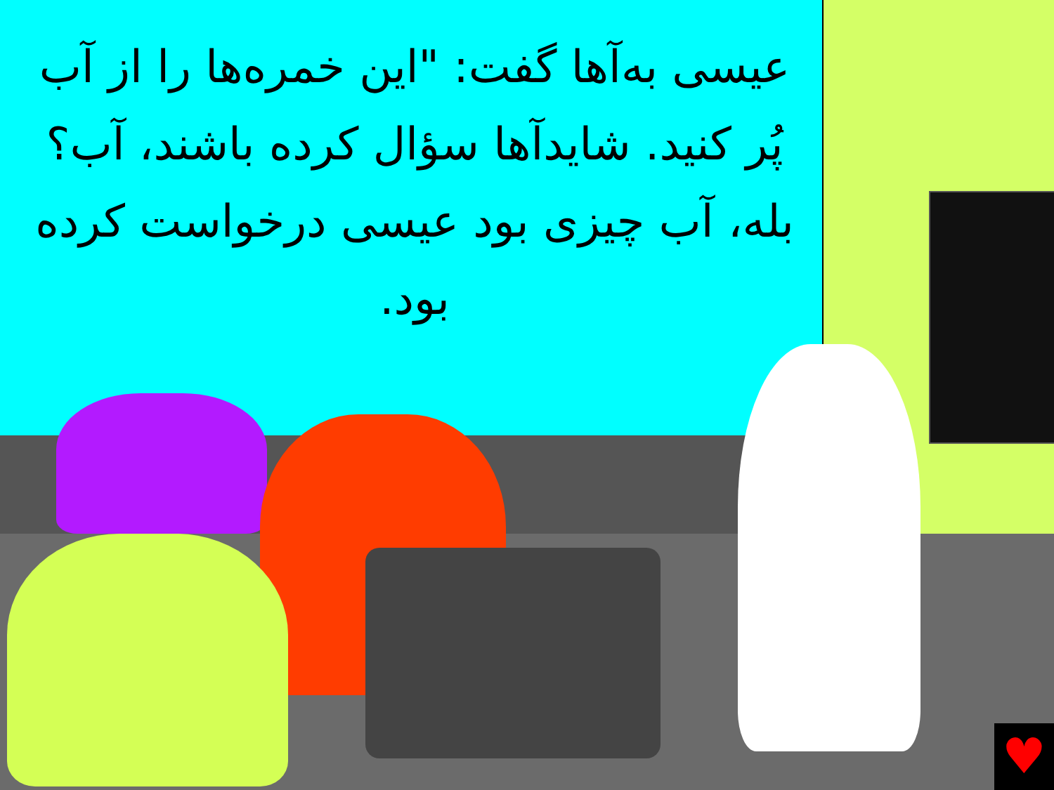عیسی به‌آ‌ها گفت: "این خمره‌ها را از آب پُر کنید. شایدآ‌ها سؤال کرده باشند، آب؟ بله، آب چیزی بود عیسی درخواست کرده بود.
♥